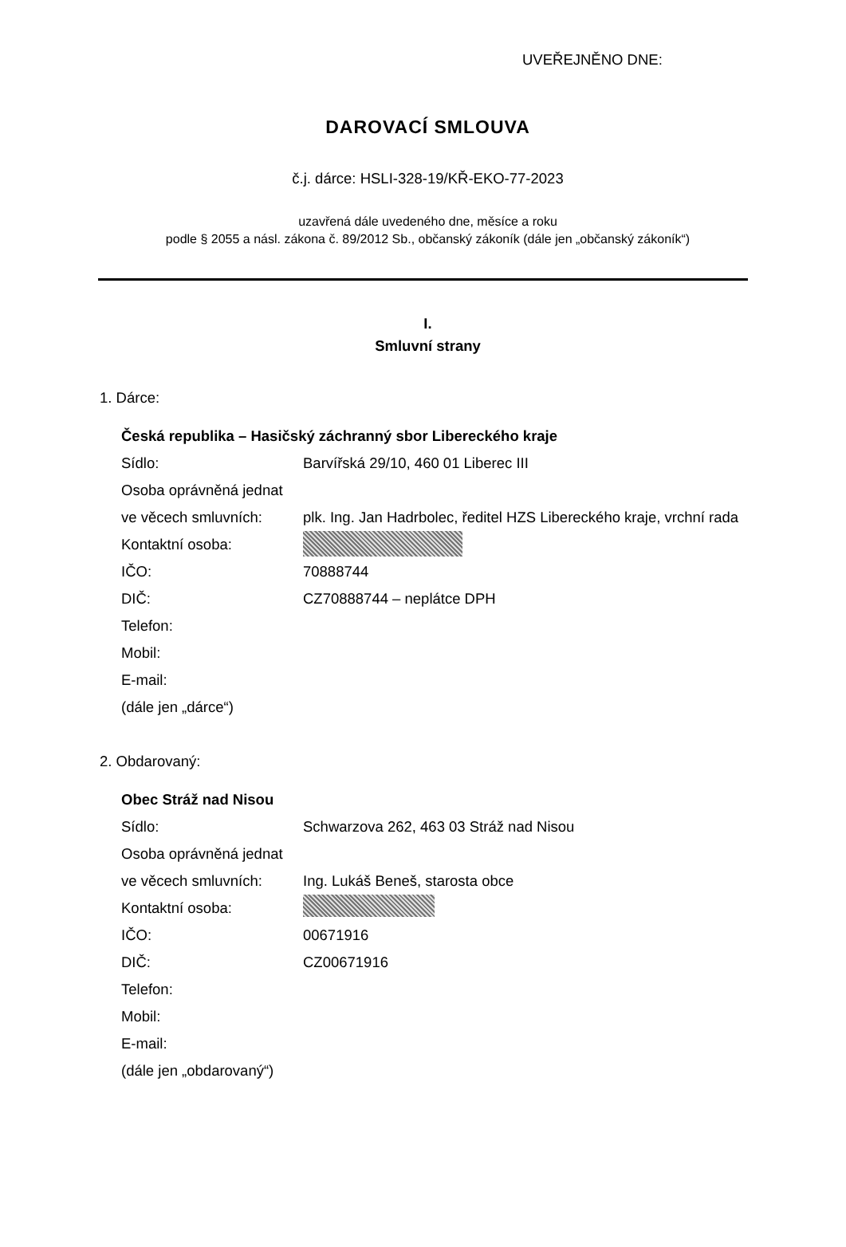UVEŘEJNĚNO DNE:
DAROVACÍ SMLOUVA
č.j. dárce: HSLI-328-19/KŘ-EKO-77-2023
uzavřená dále uvedeného dne, měsíce a roku
podle § 2055 a násl. zákona č. 89/2012 Sb., občanský zákoník (dále jen „občanský zákoník“)
I.
Smluvní strany
1. Dárce:
Česká republika – Hasičský záchranný sbor Libereckého kraje
Sídlo: Barvířská 29/10, 460 01 Liberec III
Osoba oprávněná jednat
ve věcech smluvních: plk. Ing. Jan Hadrbolec, ředitel HZS Libereckého kraje, vrchní rada
Kontaktní osoba:
IČO: 70888744
DIČ: CZ70888744 – neplátce DPH
Telefon:
Mobil:
E-mail:
(dále jen „dárce“)
2. Obdarovaný:
Obec Stráž nad Nisou
Sídlo: Schwarzova 262, 463 03 Stráž nad Nisou
Osoba oprávněná jednat
ve věcech smluvních: Ing. Lukáš Beneš, starosta obce
Kontaktní osoba:
IČO: 00671916
DIČ: CZ00671916
Telefon:
Mobil:
E-mail:
(dále jen „obdarovaný“)